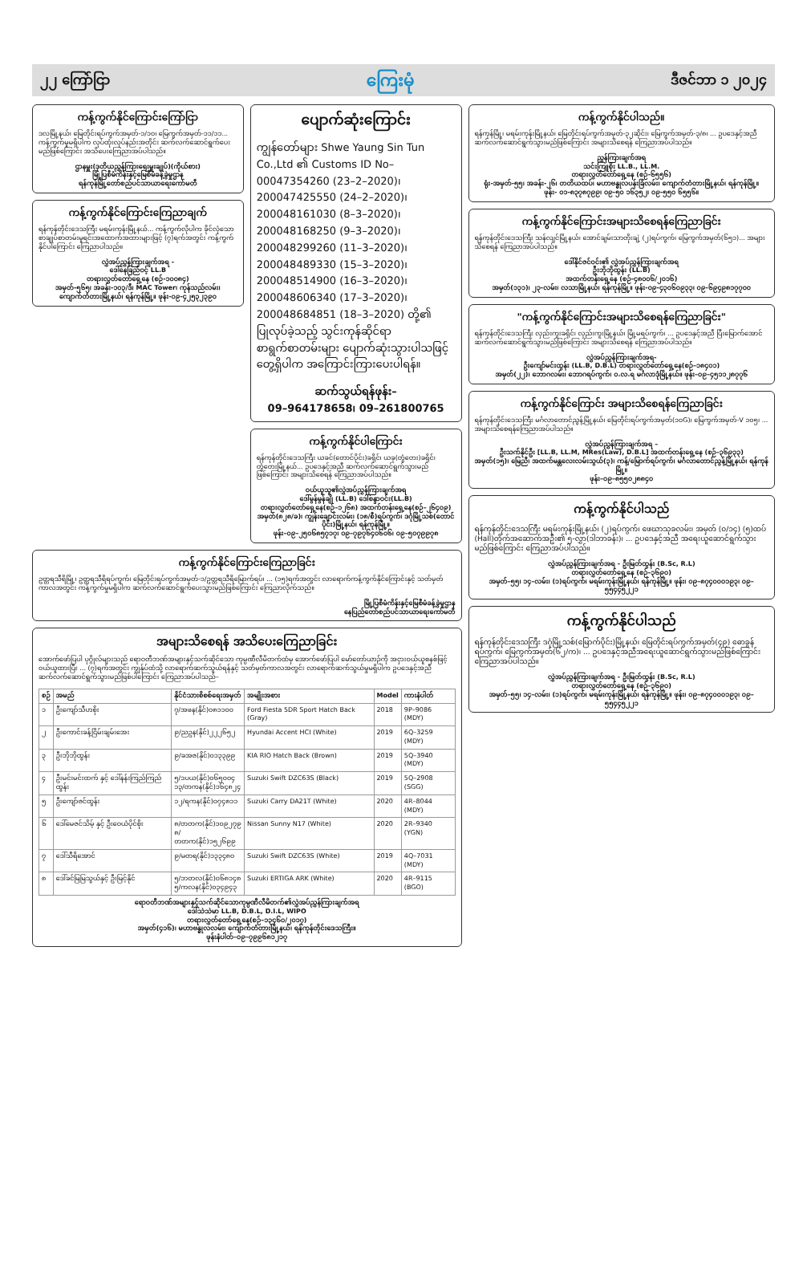၂၂ ကြော်ငြာ ကြေးမုံ ဒီဇင်ဘာ ၁ ၂၀၂၄
ကန့်ကွက်နိုင်ကြောင်းကြော်ငြာ
ဒလမြို့နယ်၊ မြေတိုင်းရပ်ကွက်အမှတ်-၁/၁၀၊ မြေကွက်အမှတ်-၁၁/၁၁... ကန့်ကွက်မှုမရှိပါက လုပ်ထုံးလုပ်နည်းအတိုင်း ဆက်လက်ဆောင်ရွက်ပေးမည်ဖြစ်ကြောင်း အသိပေးကြေညာအပ်ပါသည်။
ဌာနမှူး(ဒုတိယညွှန်ကြားရေးမှူးချုပ်)(ကိုယ်စား)
မြို့ပြစီမံကိန်းနှင့်မြေစီမံခန့်ခွဲမှုဌာန
ရန်ကုန်မြို့တော်စည်ပင်သာယာရေးကော်မတီ
ကန့်ကွက်နိုင်ကြောင်းကြေညာချက်
ရန်ကုန်တိုင်းဒေသကြီး မရမ်းကုန်းမြို့နယ်... ကန့်ကွက်လိုပါက ခိုင်လုံသောစာချုပ်စာတမ်းမူရင်းအထောက်အထားများဖြင့် (၇)ရက်အတွင်း ကန့်ကွက်နိုင်ပါကြောင်း ကြေညာပါသည်။
လွှဲအပ်ညွှန်ကြားချက်အရ -
ဒေါ်နေခြည်ဝင့် LL.B
တရားလွှတ်တော်ရှေ့နေ (စဉ်-၁၀၀၈၄)
အမှတ်-၅၆၅၊ အခန်း-၁၀၃/ဒီ၊ MAC Tower၊ ကုန်သည်လမ်း၊
ကျောက်တံတားမြို့နယ်၊ ရန်ကုန်မြို့။ ဖုန်း-၀၉-၄၂၅၃၂၃၉၀
ပျောက်ဆုံးကြောင်း
ကျွန်တော်များ Shwe Yaung Sin Tun Co.,Ltd ၏ Customs ID No–00047354260 (23–2–2020)၊ 200047425550 (24–2–2020)၊ 200048161030 (8–3–2020)၊ 200048168250 (9–3–2020)၊ 200048299260 (11–3–2020)၊ 200048489330 (15–3–2020)၊ 200048514900 (16–3–2020)၊ 200048606340 (17–3–2020)၊ 200048684851 (18–3–2020) တို့၏ ပြုလုပ်ခဲ့သည့် သွင်းကုန်ဆိုင်ရာ စာရွက်စာတမ်းများ ပျောက်ဆုံးသွားပါသဖြင့် တွေ့ရှိပါက အကြောင်းကြားပေးပါရန်။
ဆက်သွယ်ရန်ဖုန်း–
09–964178658၊ 09–261800765
ကန့်ကွက်နိုင်ပါကြောင်း
ရန်ကုန်တိုင်းဒေသကြီး ယခင်(တောင်ပိုင်း)ခရိုင်၊ ယခု(တွံတေး)ခရိုင်၊ တွံတေးမြို့နယ်... ဥပဒေနှင့်အညီ ဆက်လက်ဆောင်ရွက်သွားမည်ဖြစ်ကြောင်း အများသိစေရန် ကြေညာအပ်ပါသည်။
ဝယ်ယူသူ၏လွှဲအပ်ညွှန်ကြားချက်အရ
ဒေါ်မွန်မွန်ချို (LL.B) ဒေါ်စန္ဒာဝင်း(LL.B)
တရားလွှတ်တော်ရှေ့နေ(စဉ်–၁၂၆၈) အထက်တန်းရှေ့နေ(စဉ်–၂၆၄၀၉)
အမှတ်(၈၂၈/ခ)၊ ကျွန်းချောင်းလမ်း၊ (၁၈/စီ)ရပ်ကွက်၊ ဒဂုံမြို့သစ်(တောင်ပိုင်း)မြို့နယ်၊ ရန်ကုန်မြို့။
ဖုန်း–၀၉–၂၅၀၆၈၅၇၁၇၊ ၀၉–၇၉၇၆၄၀၆၀၆၊ ၀၉–၅၀၇၉၉၇၈
ကန့်ကွက်နိုင်ကြောင်းကြေညာခြင်း
ဥတ္တရသီရိမြို့၊ ဥတ္တရသီရိရပ်ကွက်၊ မြေတိုင်းရပ်ကွက်အမှတ်-၁/ဥတ္တရသီရိမြောက်ရပ်၊ ... (၁၅)ရက်အတွင်း လာရောက်ကန့်ကွက်နိုင်ကြောင်းနှင့် သတ်မှတ်ကာလအတွင်း ကန့်ကွက်မှုမရှိပါက ဆက်လက်ဆောင်ရွက်ပေးသွားမည်ဖြစ်ကြောင်း ကြေညာလိုက်သည်။
မြို့ပြစီမံကိန်းနှင့်မြေစီမံခန့်ခွဲမှုဌာန
နေပြည်တော်စည်ပင်သာယာရေးကော်မတီ
အများသိစေရန် အသိပေးကြေညာခြင်း
အောက်ဖော်ပြပါ ပုဂ္ဂိုလ်များသည် ရောဝတီဘဏ်အများနှင့်သက်ဆိုင်သော ကုမ္ပဏီလီမိတက်ထံမှ အောက်ဖော်ပြပါ မော်တော်ယာဉ်ကို အငှားဝယ်ယူစနစ်ဖြင့် ဝယ်ယူထားပြီး ... (၇)ရက်အတွင်း ကျွန်ုပ်ထံသို့ လာရောက်ဆက်သွယ်ရန်နှင့် သတ်မှတ်ကာလအတွင်း လာရောက်ဆက်သွယ်မှုမရှိပါက ဥပဒေနှင့်အညီ ဆက်လက်ဆောင်ရွက်သွားမည်ဖြစ်ပါကြောင်း ကြေညာအပ်ပါသည်–
| စဉ် | အမည် | နိုင်ငံသားစိစစ်ရေးအမှတ် | အမျိုးအစား | Model | ကားနံပါတ် |
| --- | --- | --- | --- | --- | --- |
| ၁ | ဦးကျော်သီဟစိုး | ၇/အဖန(နိုင်)၀၈၁၁၀၀ | Ford Fiesta 5DR Sport Hatch Back (Gray) | 2018 | 9P–9086 (MDY) |
| ၂ | ဦးကောင်းခန့်ငြိမ်းချမ်းအေး | ၉/ညဥန(နိုင်)၂၂၂၆၅၂ | Hyundai Accent HCI (White) | 2019 | 6Q–3259 (MDY) |
| ၃ | ဦးဘိုဘိုထွန်း | ၉/ခအဇ(နိုင်)၀၁၃၃၉၉ | KIA RIO Hatch Back (Brown) | 2019 | 5Q–3940 (MDY) |
| ၄ | ဦးမင်းမင်းထက် နှင့် ဒေါ်နန်းကြည်ကြည်ထွန်း | ၅/ဒပယ(နိုင်)၀၆၅၀၀၄ ၁၃/တကန(နိုင်)၁၆၄၈၂၄ | Suzuki Swift DZC63S (Black) | 2019 | 5Q–2908 (SGG) |
| ၅ | ဦးကျော်ဇင်ထွန်း | ၁၂/ရကန(နိုင်)၀၇၄၈၁၁ | Suzuki Carry DA21T (White) | 2020 | 4R–8044 (MDY) |
| ၆ | ဒေါ်မေဇင်သိမ့် နှင့် ဦးဝေယံပိုင်စိုး | ၈/တတက(နိုင်)၁၀၉၂၇၉ ၈/တတက(နိုင်)၁၅၂၆၉၉ | Nissan Sunny N17 (White) | 2020 | 2R–9340 (YGN) |
| ၇ | ဒေါ်သီရိအောင် | ၉/မတရ(နိုင်)၁၃၃၄၈၀ | Suzuki Swift DZC63S (White) | 2019 | 4Q–7031 (MDY) |
| ၈ | ဒေါ်ခင်မြမြသွယ်နှင့် ဦးမြင့်နိုင် | ၅/ဘတလ(နိုင်)၀၆၈၁၄၈ ၅/ကလန(နိုင်)၀၃၄၉၄၃ | Suzuki ERTIGA ARK (White) | 2020 | 4R–9115 (BGO) |
ရောဝတီဘဏ်အများနှင့်သက်ဆိုင်သောကုမ္ပဏီလီမိတက်၏လွှဲအပ်ညွှန်ကြားချက်အရ
ဒေါ်သဲသဲမာ LL.B, D.B.L, D.I.L, WIPO
တရားလွှတ်တော်ရှေ့နေ(စဉ်–၁၃၄၆၀/၂၀၁၇)
အမှတ်(၄၁၆)၊ မဟာဗန္ဓုလလမ်း၊ ကျောက်တံတားမြို့နယ်၊ ရန်ကုန်တိုင်းဒေသကြီး။
ဖုန်းနံပါတ်–၀၉–၇၉၉၆၈၁၂၁၇
ကန့်ကွက်နိုင်ပါသည်။
ရန်ကုန်မြို့၊ မရမ်းကုန်းမြို့နယ်၊ မြေတိုင်းရပ်ကွက်အမှတ်-၃၂ဆိုင်း၊ မြေကွက်အမှတ်-၃/၈၊ ... ဥပဒေနှင့်အညီ ဆက်လက်ဆောင်ရွက်သွားမည်ဖြစ်ကြောင်း အများသိစေရန် ကြေညာအပ်ပါသည်။
ညွှန်ကြားချက်အရ
သင်းကြူစိုး LL.B., LL.M.
တရားလွှတ်တော်ရှေ့နေ (စဉ်-၆၅၅၆)
ရုံး-အမှတ်-၅၅၊ အခန်း-၂၆၊ တတိယထပ်၊ မဟာဗန္ဓုလပန်းခြံလမ်း၊ ကျောက်တံတားမြို့နယ်၊ ရန်ကုန်မြို့။
ဖုန်း- ၀၁-၈၃၇၈၇၉၉၊ ၀၉-၅၀ ၁၆၃၅၂၊ ၀၉-၅၅၀ ၆၅၅၆။
ကန့်ကွက်နိုင်ကြောင်းအများသိစေရန်ကြေညာခြင်း
ရန်ကုန်တိုင်းဒေသကြီး သန်လျင်မြို့နယ်၊ အောင်ချမ်းသာတိုးချဲ့ (၂)ရပ်ကွက်၊ မြေကွက်အမှတ်(၆၅၁)... အများသိစေရန် ကြေညာအပ်ပါသည်။
ဒေါ်နိုင်ဇင်ဝင်း၏ လွှဲအပ်ညွှန်ကြားချက်အရ
ဦးဘိုဘိုထွန်း (LL.B)
အထက်တန်းရှေ့နေ (စဉ်-၄၈၀၀၆/၂၀၁၆)
အမှတ်(၁၃၁)၊ ၂၃-လမ်း၊ လသာမြို့နယ်၊ ရန်ကုန်မြို့။ ဖုန်း-၀၉-၄၃၀၆၀၉၃၃၊ ၀၉-၆၉၄၉၈၁၇၇၀၀
"ကန့်ကွက်နိုင်ကြောင်းအများသိစေရန်ကြေညာခြင်း"
ရန်ကုန်တိုင်းဒေသကြီး လှည်းကူးခရိုင်၊ လှည်းကူးမြို့နယ်၊ မြို့မရပ်ကွက်၊ ... ဥပဒေနှင့်အညီ ပြီးမြောက်အောင်ဆက်လက်ဆောင်ရွက်သွားမည်ဖြစ်ကြောင်း အများသိစေရန် ကြေညာအပ်ပါသည်။
လွှဲအပ်ညွှန်ကြားချက်အရ-
ဦးကျော်မင်းထွန်း (LL.B, D.B.L) တရားလွှတ်တော်ရှေ့နေ(စဉ်–၁၈၄၀၁)
အမှတ်(၂၂)၊ ဘောဂလမ်း၊ ဘောဂရပ်ကွက်၊ ၀.လ.ရ မင်္ဂလာဒုံမြို့နယ်။ ဖုန်း–၀၉–၄၅၁၁၂၈၇၇၆
ကန့်ကွက်နိုင်ကြောင်း အများသိစေရန်ကြေညာခြင်း
ရန်ကုန်တိုင်းဒေသကြီး မင်္ဂလာတောင်ညွန့်မြို့နယ်၊ မြေတိုင်းရပ်ကွက်အမှတ်(၁၀G)၊ မြေကွက်အမှတ်-V ၁၀၅၊ ... အများသိစေရန်ကြေညာအပ်ပါသည်။
လွှဲအပ်ညွှန်ကြားချက်အရ –
ဦးသက်နိုင်ဦး [LL.B, LL.M, MRes(Law), D.B.L] အထက်တန်းရှေ့နေ (စဉ်–၃၆၉၃၃)
အမှတ်(၁၅)၊ မြေညီ၊ အထက်မန္တလေးလမ်းသွယ်(၃)၊ ကန့်/မြောက်ရပ်ကွက်၊ မင်္ဂလာတောင်ညွန့်မြို့နယ်၊ ရန်ကုန်မြို့။
ဖုန်း–၀၉–၈၅၅၀၂၈၈၄၀
ကန့်ကွက်နိုင်ပါသည်
ရန်ကုန်တိုင်းဒေသကြီး မရမ်းကုန်းမြို့နယ်၊ (၂)ရပ်ကွက်၊ ဖေဃာသုခလမ်း၊ အမှတ် (၀/၁၄) (၅)ထပ် (Hall)တိုက်အဆောက်အဦး၏ ၅-လွှာ(ဒါဘာခန်း)၊ ... ဥပဒေနှင့်အညီ အရေးယူဆောင်ရွက်သွားမည်ဖြစ်ကြောင်း ကြေညာအပ်ပါသည်။
လွှဲအပ်ညွှန်ကြားချက်အရ - ဦးမြတ်ထွန်း (B.Sc, R.L)
တရားလွှတ်တော်ရှေ့နေ (စဉ်–၃၆၉၀)
အမှတ်–၅၅၊ ၁၄–လမ်း၊ (၁)ရပ်ကွက်၊ မရမ်းကုန်းမြို့နယ်၊ ရန်ကုန်မြို့။ ဖုန်း၊ ၀၉–၈၇၄၀၀၀၁၉၃၊ ၀၉–၅၅၄၄၅၂၂၁
ကန့်ကွက်နိုင်ပါသည်
ရန်ကုန်တိုင်းဒေသကြီး ဒဂုံမြို့သစ်(မြောက်ပိုင်း)မြို့နယ်၊ မြေတိုင်းရပ်ကွက်အမှတ်(၄၉) ဓောခွန်ရပ်ကွက်၊ မြေကွက်အမှတ်(၆၂/က)၊ ... ဥပဒေနှင့်အညီအရေးယူဆောင်ရွက်သွားမည်ဖြစ်ကြောင်း ကြေညာအပ်ပါသည်။
လွှဲအပ်ညွှန်ကြားချက်အရ - ဦးမြတ်ထွန်း (B.Sc, R.L)
တရားလွှတ်တော်ရှေ့နေ (စဉ်–၃၆၉၀)
အမှတ်–၅၅၊ ၁၄–လမ်း၊ (၁)ရပ်ကွက်၊ မရမ်းကုန်းမြို့နယ်၊ ရန်ကုန်မြို့။ ဖုန်း၊ ၀၉–၈၇၄၀၀၀၁၉၃၊ ၀၉–၅၅၄၄၅၂၂၁